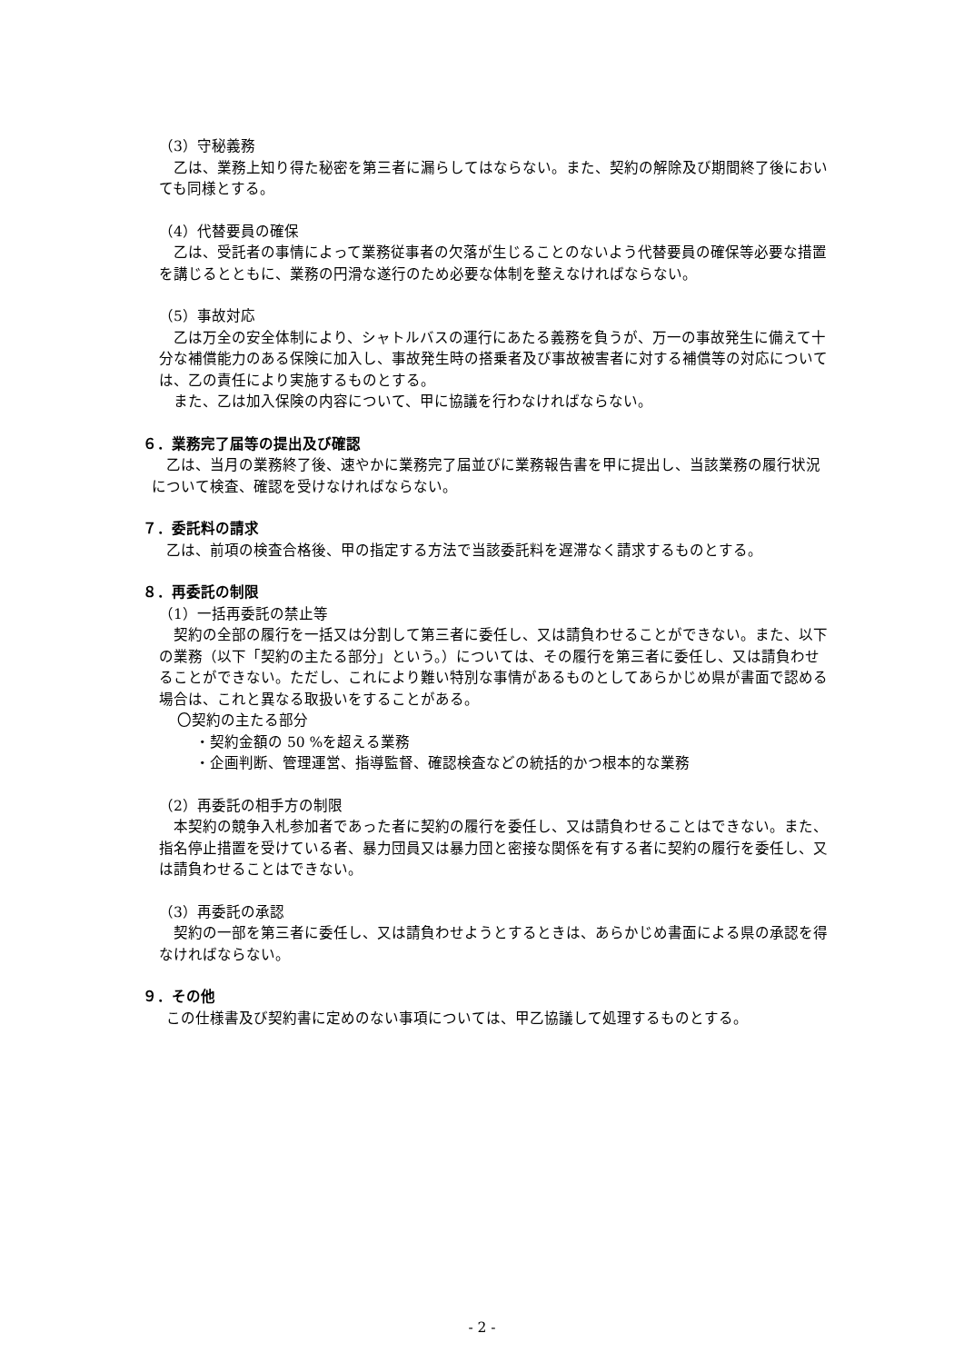（3）守秘義務
　乙は、業務上知り得た秘密を第三者に漏らしてはならない。また、契約の解除及び期間終了後においても同様とする。
（4）代替要員の確保
　乙は、受託者の事情によって業務従事者の欠落が生じることのないよう代替要員の確保等必要な措置を講じるとともに、業務の円滑な遂行のため必要な体制を整えなければならない。
（5）事故対応
　乙は万全の安全体制により、シャトルバスの運行にあたる義務を負うが、万一の事故発生に備えて十分な補償能力のある保険に加入し、事故発生時の搭乗者及び事故被害者に対する補償等の対応については、乙の責任により実施するものとする。
　また、乙は加入保険の内容について、甲に協議を行わなければならない。
６．業務完了届等の提出及び確認
　乙は、当月の業務終了後、速やかに業務完了届並びに業務報告書を甲に提出し、当該業務の履行状況について検査、確認を受けなければならない。
７．委託料の請求
　乙は、前項の検査合格後、甲の指定する方法で当該委託料を遅滞なく請求するものとする。
８．再委託の制限
（1）一括再委託の禁止等
　契約の全部の履行を一括又は分割して第三者に委任し、又は請負わせることができない。また、以下の業務（以下「契約の主たる部分」という。）については、その履行を第三者に委任し、又は請負わせることができない。ただし、これにより難い特別な事情があるものとしてあらかじめ県が書面で認める場合は、これと異なる取扱いをすることがある。
〇契約の主たる部分
・契約金額の 50 %を超える業務
・企画判断、管理運営、指導監督、確認検査などの統括的かつ根本的な業務
（2）再委託の相手方の制限
　本契約の競争入札参加者であった者に契約の履行を委任し、又は請負わせることはできない。また、指名停止措置を受けている者、暴力団員又は暴力団と密接な関係を有する者に契約の履行を委任し、又は請負わせることはできない。
（3）再委託の承認
　契約の一部を第三者に委任し、又は請負わせようとするときは、あらかじめ書面による県の承認を得なければならない。
９．その他
　この仕様書及び契約書に定めのない事項については、甲乙協議して処理するものとする。
- 2 -